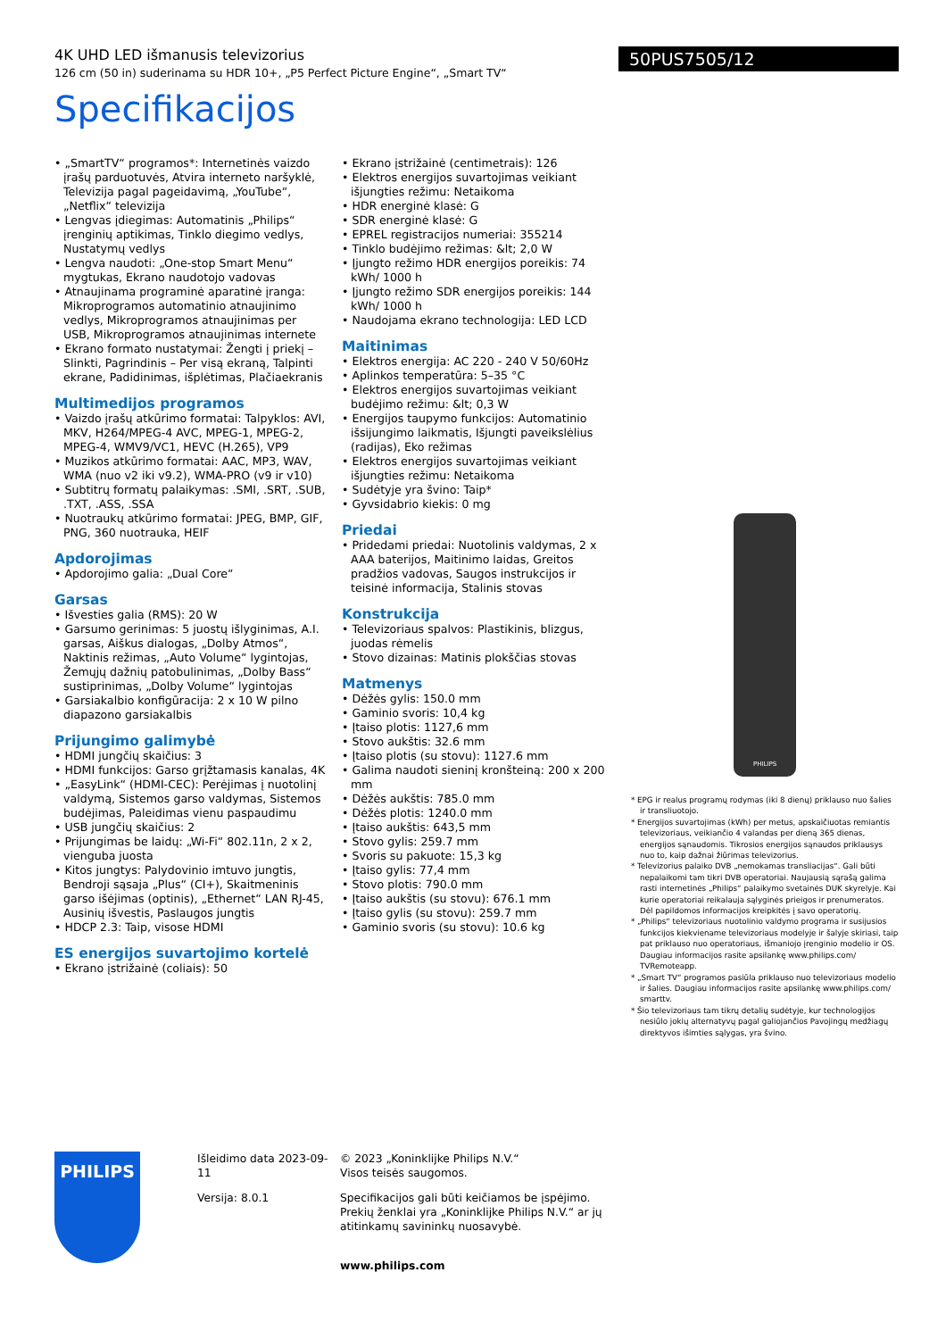4K UHD LED išmanusis televizorius
126 cm (50 in) suderinama su HDR 10+, „P5 Perfect Picture Engine“, „Smart TV“
50PUS7505/12
Specifikacijos
• „SmartTV“ programos*: Internetinės vaizdo įrašų parduotuvės, Atvira interneto naršyklė, Televizija pagal pageidavimą, „YouTube“, „Netflix“ televizija
• Lengvas įdiegimas: Automatinis „Philips“ įrenginių aptikimas, Tinklo diegimo vedlys, Nustatymų vedlys
• Lengva naudoti: „One-stop Smart Menu“ mygtukas, Ekrano naudotojo vadovas
• Atnaujinama programinė aparatinė įranga: Mikroprogramos automatinio atnaujinimo vedlys, Mikroprogramos atnaujinimas per USB, Mikroprogramos atnaujinimas internete
• Ekrano formato nustatymai: Žengti į priekį – Slinkti, Pagrindinis – Per visą ekraną, Talpinti ekrane, Padidinimas, išplėtimas, Plačiaekranis
Multimedijos programos
• Vaizdo įrašų atkūrimo formatai: Talpyklos: AVI, MKV, H264/MPEG-4 AVC, MPEG-1, MPEG-2, MPEG-4, WMV9/VC1, HEVC (H.265), VP9
• Muzikos atkūrimo formatai: AAC, MP3, WAV, WMA (nuo v2 iki v9.2), WMA-PRO (v9 ir v10)
• Subtitrų formatų palaikymas: .SMI, .SRT, .SUB, .TXT, .ASS, .SSA
• Nuotraukų atkūrimo formatai: JPEG, BMP, GIF, PNG, 360 nuotrauka, HEIF
Apdorojimas
• Apdorojimo galia: „Dual Core“
Garsas
• Išvesties galia (RMS): 20 W
• Garsumo gerinimas: 5 juostų išlyginimas, A.I. garsas, Aiškus dialogas, „Dolby Atmos“, Naktinis režimas, „Auto Volume“ lygintojas, Žemųjų dažnių patobulinimas, „Dolby Bass“ sustiprinimas, „Dolby Volume“ lygintojas
• Garsiakalbio konfigūracija: 2 x 10 W pilno diapazono garsiakalbis
Prijungimo galimybė
• HDMI jungčių skaičius: 3
• HDMI funkcijos: Garso grįžtamasis kanalas, 4K
• „EasyLink“ (HDMI-CEC): Perėjimas į nuotolinį valdymą, Sistemos garso valdymas, Sistemos budėjimas, Paleidimas vienu paspaudimu
• USB jungčių skaičius: 2
• Prijungimas be laidų: „Wi-Fi“ 802.11n, 2 x 2, vienguba juosta
• Kitos jungtys: Palydovinio imtuvo jungtis, Bendroji sąsaja „Plus“ (CI+), Skaitmeninis garso išėjimas (optinis), „Ethernet“ LAN RJ-45, Ausinių išvestis, Paslaugos jungtis
• HDCP 2.3: Taip, visose HDMI
ES energijos suvartojimo kortelė
• Ekrano įstrižainė (coliais): 50
• Ekrano įstrižainė (centimetrais): 126
• Elektros energijos suvartojimas veikiant išjungties režimu: Netaikoma
• HDR energinė klasė: G
• SDR energinė klasė: G
• EPREL registracijos numeriai: 355214
• Tinklo budėjimo režimas: &lt; 2,0 W
• Įjungto režimo HDR energijos poreikis: 74 kWh/ 1000 h
• Įjungto režimo SDR energijos poreikis: 144 kWh/ 1000 h
• Naudojama ekrano technologija: LED LCD
Maitinimas
• Elektros energija: AC 220 - 240 V 50/60Hz
• Aplinkos temperatūra: 5–35 °C
• Elektros energijos suvartojimas veikiant budėjimo režimu: &lt; 0,3 W
• Energijos taupymo funkcijos: Automatinio išsijungimo laikmatis, Išjungti paveikslėlius (radijas), Eko režimas
• Elektros energijos suvartojimas veikiant išjungties režimu: Netaikoma
• Sudėtyje yra švino: Taip*
• Gyvsidabrio kiekis: 0 mg
Priedai
• Pridedami priedai: Nuotolinis valdymas, 2 x AAA baterijos, Maitinimo laidas, Greitos pradžios vadovas, Saugos instrukcijos ir teisinė informacija, Stalinis stovas
Konstrukcija
• Televizoriaus spalvos: Plastikinis, blizgus, juodas rėmelis
• Stovo dizainas: Matinis plokščias stovas
Matmenys
• Dėžės gylis: 150.0 mm
• Gaminio svoris: 10,4 kg
• Įtaiso plotis: 1127,6 mm
• Stovo aukštis: 32.6 mm
• Įtaiso plotis (su stovu): 1127.6 mm
• Galima naudoti sieninį kronšteiną: 200 x 200 mm
• Dėžės aukštis: 785.0 mm
• Dėžės plotis: 1240.0 mm
• Įtaiso aukštis: 643,5 mm
• Stovo gylis: 259.7 mm
• Svoris su pakuote: 15,3 kg
• Įtaiso gylis: 77,4 mm
• Stovo plotis: 790.0 mm
• Įtaiso aukštis (su stovu): 676.1 mm
• Įtaiso gylis (su stovu): 259.7 mm
• Gaminio svoris (su stovu): 10.6 kg
PHILIPS
* EPG ir realus programų rodymas (iki 8 dienų) priklauso nuo šalies ir transliuotojo.
* Energijos suvartojimas (kWh) per metus, apskaičiuotas remiantis televizoriaus, veikiančio 4 valandas per dieną 365 dienas, energijos sąnaudomis. Tikrosios energijos sąnaudos priklausys nuo to, kaip dažnai žiūrimas televizorius.
* Televizorius palaiko DVB „nemokamas transliacijas“. Gali būti nepalaikomi tam tikri DVB operatoriai. Naujausią sąrašą galima rasti internetinės „Philips“ palaikymo svetainės DUK skyrelyje. Kai kurie operatoriai reikalauja sąlyginės prieigos ir prenumeratos. Dėl papildomos informacijos kreipkitės į savo operatorių.
* „Philips“ televizoriaus nuotolinio valdymo programa ir susijusios funkcijos kiekviename televizoriaus modelyje ir šalyje skiriasi, taip pat priklauso nuo operatoriaus, išmaniojo įrenginio modelio ir OS. Daugiau informacijos rasite apsilankę www.philips.com/ TVRemoteapp.
* „Smart TV“ programos pasiūla priklauso nuo televizoriaus modelio ir šalies. Daugiau informacijos rasite apsilankę www.philips.com/ smarttv.
* Šio televizoriaus tam tikrų detalių sudėtyje, kur technologijos nesiūlo jokių alternatyvų pagal galiojančios Pavojingų medžiagų direktyvos išimties sąlygas, yra švino.
PHILIPS
Išleidimo data 2023-09-11
Versija: 8.0.1
© 2023 „Koninklijke Philips N.V.“
Visos teisės saugomos.
Specifikacijos gali būti keičiamos be įspėjimo. Prekių ženklai yra „Koninklijke Philips N.V.“ ar jų atitinkamų savininkų nuosavybė.
www.philips.com